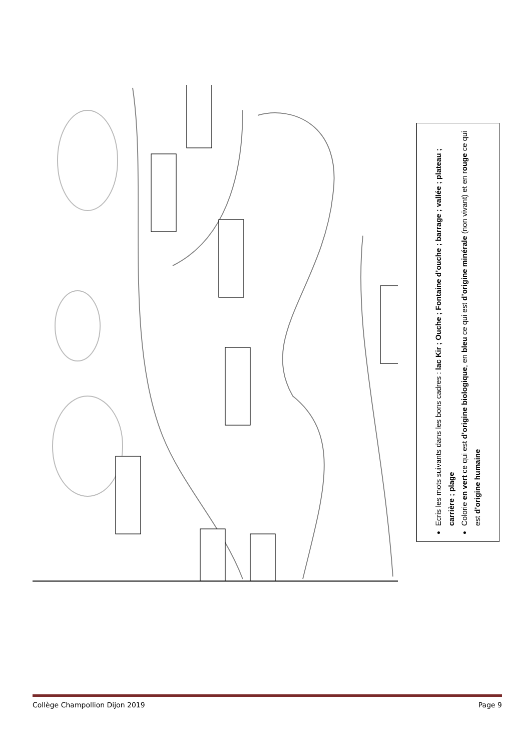Ecris les mots suivants dans les bons cadres : lac Kir ; Ouche ; Fontaine d’ouche ; barrage ; vallée ; plateau ; carrière ; plage
Colorie en vert ce qui est d’origine biologique, en bleu ce qui est d’origine minérale (non vivant) et en rouge ce qui est d’origine humaine
Collège Champollion Dijon 2019 Page 9